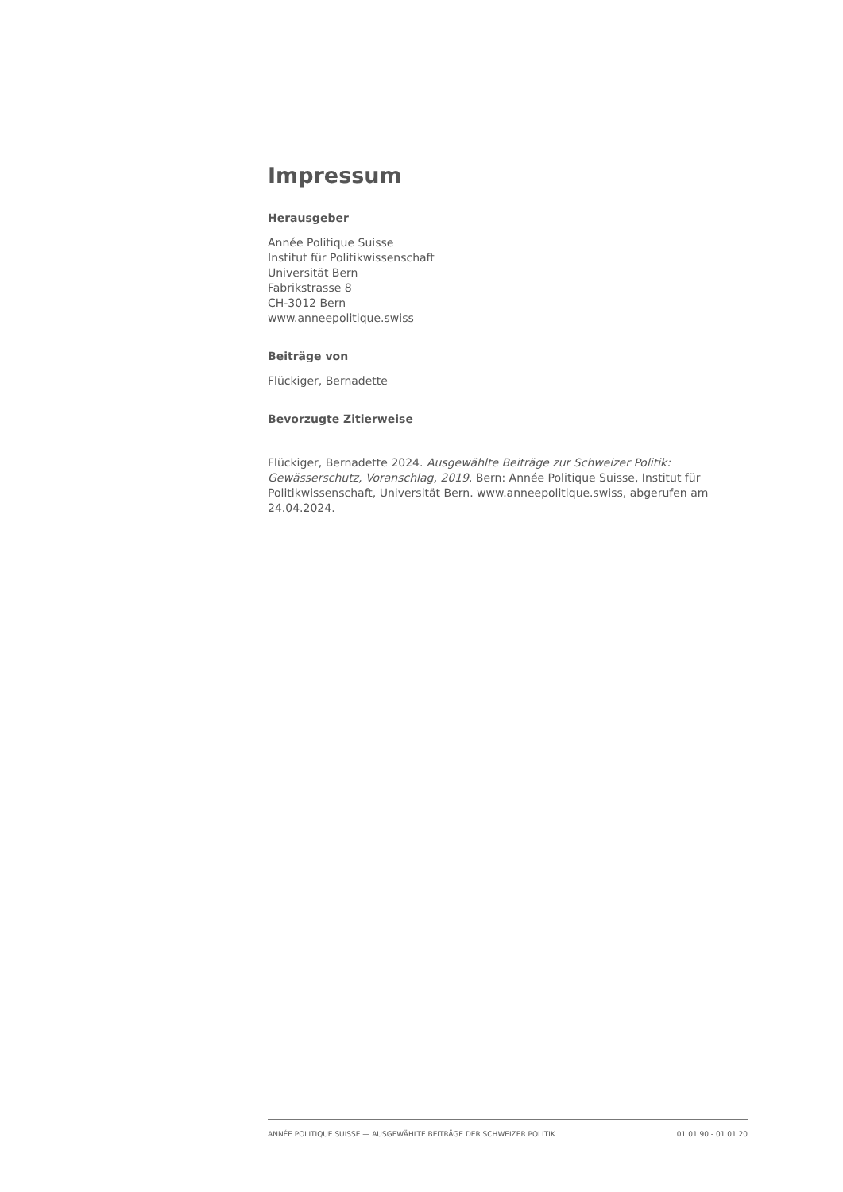Impressum
Herausgeber
Année Politique Suisse
Institut für Politikwissenschaft
Universität Bern
Fabrikstrasse 8
CH-3012 Bern
www.anneepolitique.swiss
Beiträge von
Flückiger, Bernadette
Bevorzugte Zitierweise
Flückiger, Bernadette 2024. Ausgewählte Beiträge zur Schweizer Politik: Gewässerschutz, Voranschlag, 2019. Bern: Année Politique Suisse, Institut für Politikwissenschaft, Universität Bern. www.anneepolitique.swiss, abgerufen am 24.04.2024.
ANNÉE POLITIQUE SUISSE — AUSGEWÄHLTE BEITRÄGE DER SCHWEIZER POLITIK 01.01.90 - 01.01.20